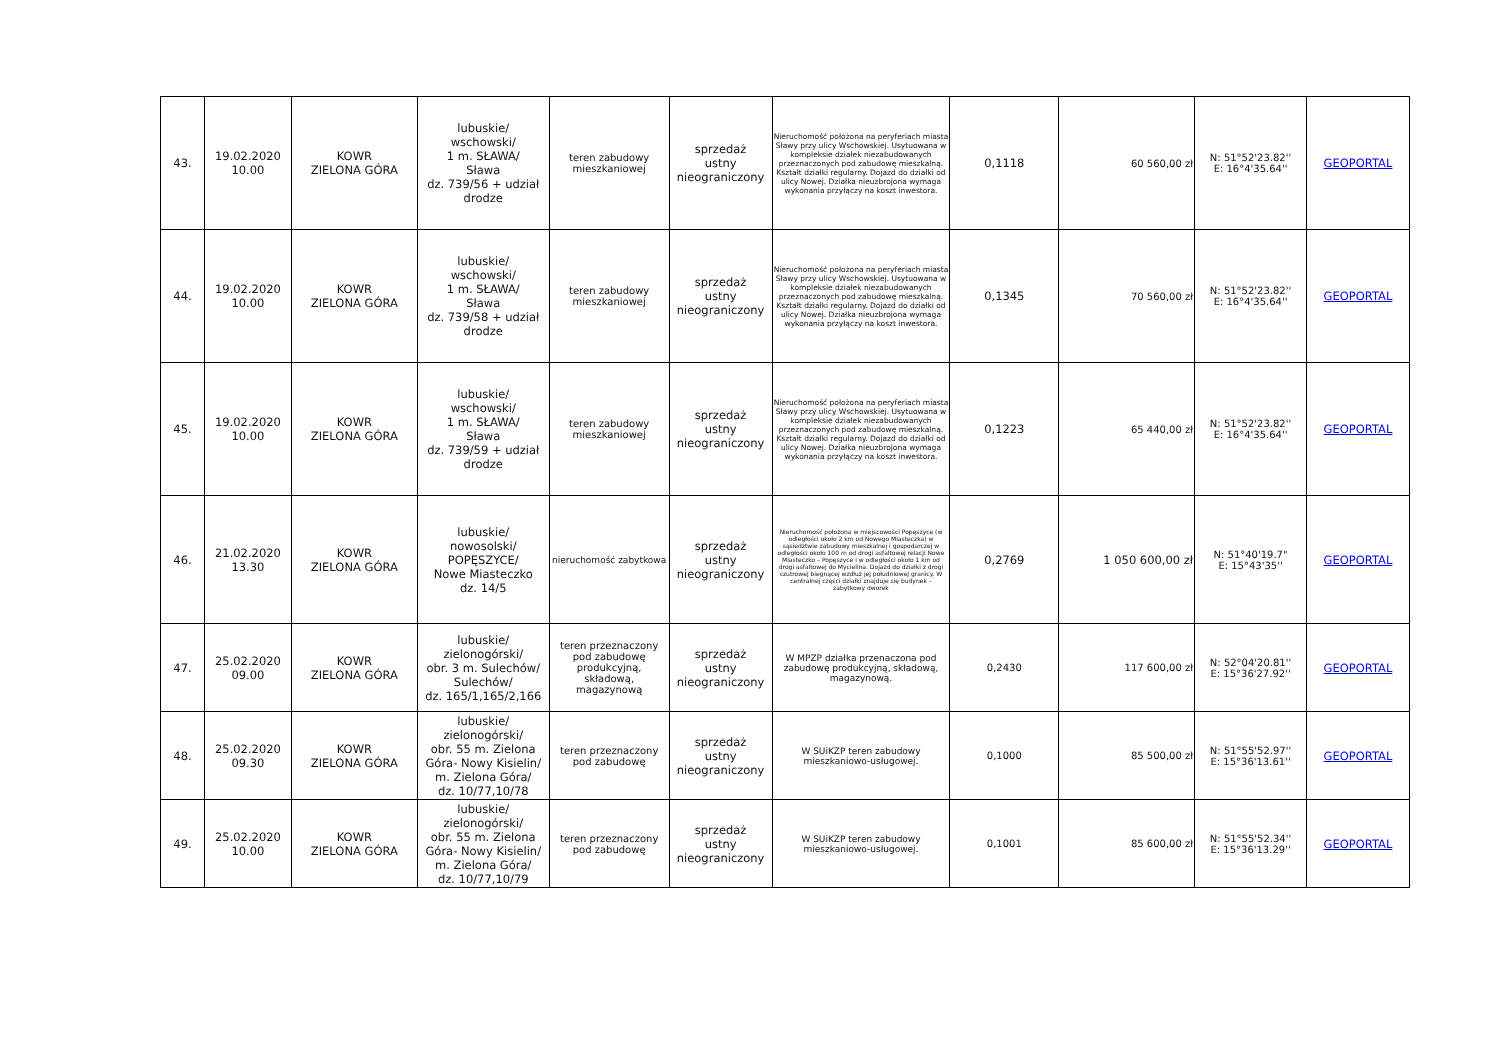| 43. | 19.02.2020 10.00 | KOWR ZIELONA GÓRA | lubuskie/ wschowski/ 1 m. SŁAWA/ Sława dz. 739/56 + udział drodze | teren zabudowy mieszkaniowej | sprzedaż ustny nieograniczony | Nieruchomość położona na peryferiach miasta Sławy przy ulicy Wschowskiej. Usytuowana w kompleksie działek niezabudowanych przeznaczonych pod zabudowę mieszkalną. Kształt działki regularny. Dojazd do działki od ulicy Nowej. Działka nieuzbrojona wymaga wykonania przyłączy na koszt inwestora. | 0,1118 | 60 560,00 zł | N: 51°52'23.82'' E: 16°4'35.64'' | GEOPORTAL |
| 44. | 19.02.2020 10.00 | KOWR ZIELONA GÓRA | lubuskie/ wschowski/ 1 m. SŁAWA/ Sława dz. 739/58 + udział drodze | teren zabudowy mieszkaniowej | sprzedaż ustny nieograniczony | Nieruchomość położona na peryferiach miasta Sławy przy ulicy Wschowskiej. Usytuowana w kompleksie działek niezabudowanych przeznaczonych pod zabudowę mieszkalną. Kształt działki regularny. Dojazd do działki od ulicy Nowej. Działka nieuzbrojona wymaga wykonania przyłączy na koszt inwestora. | 0,1345 | 70 560,00 zł | N: 51°52'23.82'' E: 16°4'35.64'' | GEOPORTAL |
| 45. | 19.02.2020 10.00 | KOWR ZIELONA GÓRA | lubuskie/ wschowski/ 1 m. SŁAWA/ Sława dz. 739/59 + udział drodze | teren zabudowy mieszkaniowej | sprzedaż ustny nieograniczony | Nieruchomość położona na peryferiach miasta Sławy przy ulicy Wschowskiej. Usytuowana w kompleksie działek niezabudowanych przeznaczonych pod zabudowę mieszkalną. Kształt działki regularny. Dojazd do działki od ulicy Nowej. Działka nieuzbrojona wymaga wykonania przyłączy na koszt inwestora. | 0,1223 | 65 440,00 zł | N: 51°52'23.82'' E: 16°4'35.64'' | GEOPORTAL |
| 46. | 21.02.2020 13.30 | KOWR ZIELONA GÓRA | lubuskie/ nowosolski/ POPĘSZYCE/ Nowe Miasteczko dz. 14/5 | nieruchomość zabytkowa | sprzedaż ustny nieograniczony | Nieruchomość położona w miejscowości Popęszyce (w odległości około 2 km od Nowego Miasteczka) w sąsiedztwie zabudowy mieszkalnej i gospodarczej w odległości około 100 m od drogi asfaltowej relacji Nowe Miasteczko – Popęszyce i w odległości około 1 km od drogi asfaltowej do Mycielina. Dojazd do działki z drogi szutrowej biegnącej wzdłuż jej południowej granicy. W centralnej części działki znajduje się budynek – zabytkowy dworek | 0,2769 | 1 050 600,00 zł | N: 51°40'19.7" E: 15°43'35'' | GEOPORTAL |
| 47. | 25.02.2020 09.00 | KOWR ZIELONA GÓRA | lubuskie/ zielonogórski/ obr. 3 m. Sulechów/ Sulechów/ dz. 165/1,165/2,166 | teren przeznaczony pod zabudowę produkcyjną, składową, magazynową | sprzedaż ustny nieograniczony | W MPZP działka przenaczona pod zabudowę produkcyjną, składową, magazynową. | 0,2430 | 117 600,00 zł | N: 52°04'20.81'' E: 15°36'27.92'' | GEOPORTAL |
| 48. | 25.02.2020 09.30 | KOWR ZIELONA GÓRA | lubuskie/ zielonogórski/ obr. 55 m. Zielona Góra- Nowy Kisielin/ m. Zielona Góra/ dz. 10/77,10/78 | teren przeznaczony pod zabudowę | sprzedaż ustny nieograniczony | W SUiKZP teren zabudowy mieszkaniowo-usługowej. | 0,1000 | 85 500,00 zł | N: 51°55'52.97'' E: 15°36'13.61'' | GEOPORTAL |
| 49. | 25.02.2020 10.00 | KOWR ZIELONA GÓRA | lubuskie/ zielonogórski/ obr. 55 m. Zielona Góra- Nowy Kisielin/ m. Zielona Góra/ dz. 10/77,10/79 | teren przeznaczony pod zabudowę | sprzedaż ustny nieograniczony | W SUiKZP teren zabudowy mieszkaniowo-usługowej. | 0,1001 | 85 600,00 zł | N: 51°55'52.34'' E: 15°36'13.29'' | GEOPORTAL |